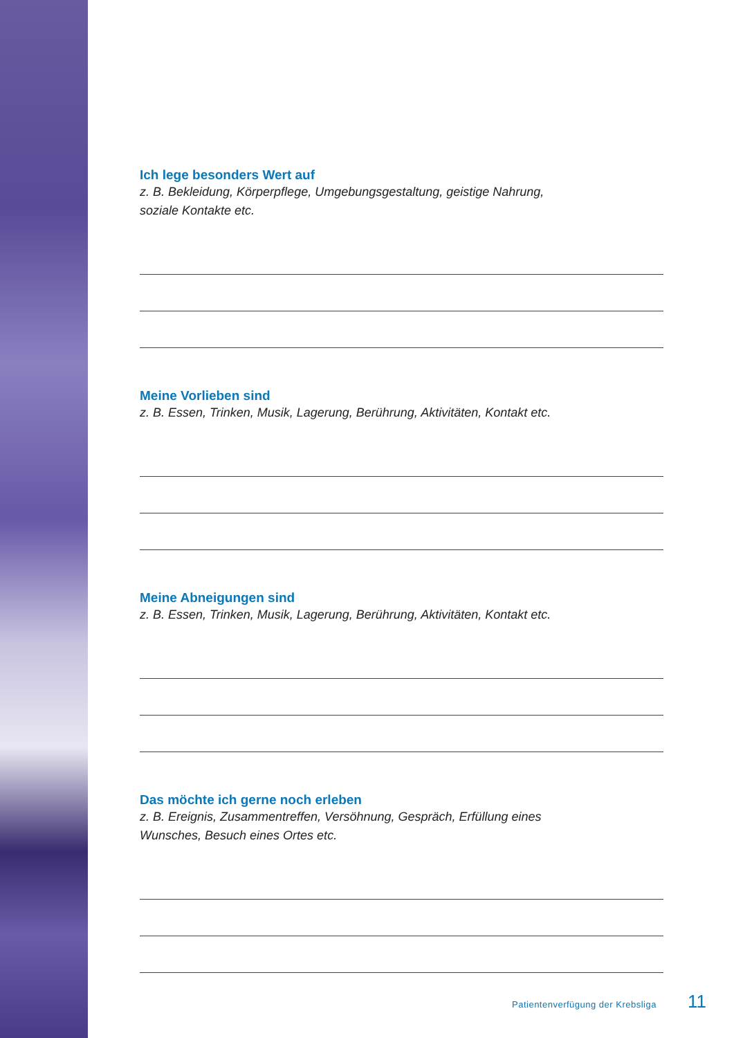Ich lege besonders Wert auf
z. B. Bekleidung, Körperpflege, Umgebungsgestaltung, geistige Nahrung,
soziale Kontakte etc.
Meine Vorlieben sind
z. B. Essen, Trinken, Musik, Lagerung, Berührung, Aktivitäten, Kontakt etc.
Meine Abneigungen sind
z. B. Essen, Trinken, Musik, Lagerung, Berührung, Aktivitäten, Kontakt etc.
Das möchte ich gerne noch erleben
z. B. Ereignis, Zusammentreffen, Versöhnung, Gespräch, Erfüllung eines
Wunsches, Besuch eines Ortes etc.
Patientenverfügung der Krebsliga
11